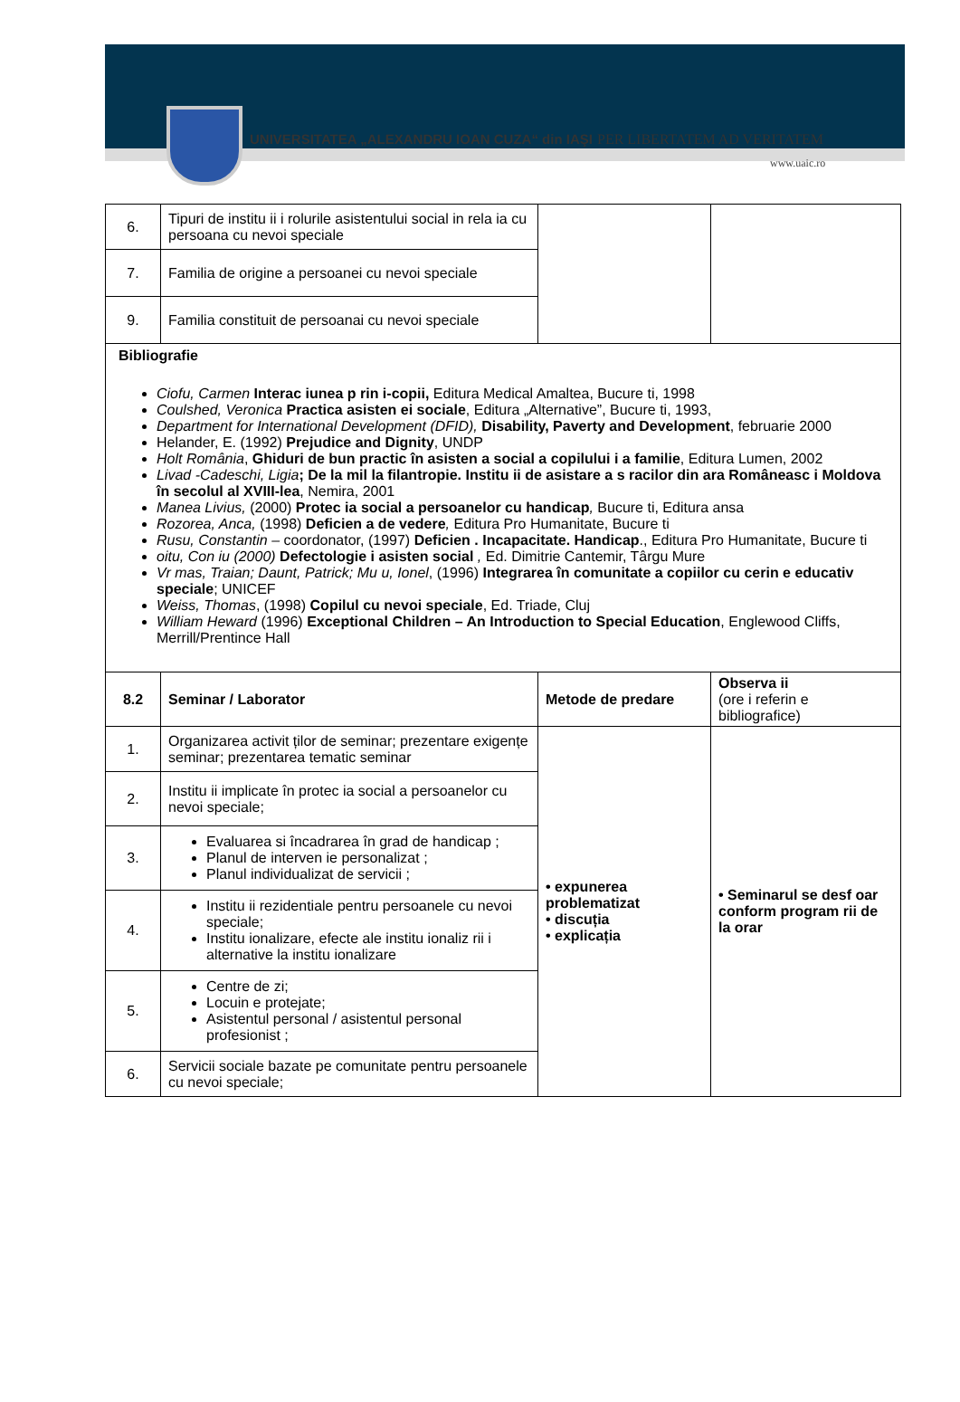UNIVERSITATEA „ALEXANDRU IOAN CUZA“ din IAŞI
PER LIBERTATEM AD VERITATEM
www.uaic.ro
| 6. | Tipuri de institu ii i rolurile asistentului social in rela ia cu persoana cu nevoi speciale | | |
| 7. | Familia de origine a persoanei cu nevoi speciale | | |
| 9. | Familia constituit de persoanai cu nevoi speciale | | |
| Bibliografie Ciofu, Carmen Interac iunea p rin i-copii, Editura Medical Amaltea, Bucure ti, 1998 Coulshed, Veronica Practica asisten ei sociale , Editura „Alternative”, Bucure ti, 1993, Department for International Development (DFID), Disability, Paverty and Development , februarie 2000 Helander, E. (1992) Prejudice and Dignity , UNDP Holt România , Ghiduri de bun practic în asisten a social a copilului i a familie , Editura Lumen, 2002 Livad -Cadeschi, Ligia ; De la mil la filantropie. Institu ii de asistare a s racilor din ara Româneasc i Moldova în secolul al XVIII-lea , Nemira, 2001 Manea Livius, (2000) Protec ia social a persoanelor cu handicap , Bucure ti, Editura ansa Rozorea, Anca, (1998) Deficien a de vedere , Editura Pro Humanitate, Bucure ti Rusu, Constantin – coordonator, (1997) Deficien . Incapacitate. Handicap ., Editura Pro Humanitate, Bucure ti oitu, Con iu (2000) Defectologie i asisten social , Ed. Dimitrie Cantemir, Târgu Mure Vr mas, Traian; Daunt, Patrick; Mu u, Ionel , (1996) Integrarea în comunitate a copiilor cu cerin e educativ speciale ; UNICEF Weiss, Thomas , (1998) Copilul cu nevoi speciale , Ed. Triade, Cluj William Heward (1996) Exceptional Children – An Introduction to Special Education , Englewood Cliffs, Merrill/Prentince Hall | | | |
| 8.2 | Seminar / Laborator | Metode de predare | Observa ii (ore i referin e bibliografice) |
| 1. | Organizarea activit ților de seminar; prezentare exigențe seminar; prezentarea tematic seminar | • expunerea problematizat • discuția • explicația | • Seminarul se desf oar conform program rii de la orar |
| 2. | Institu ii implicate în protec ia social a persoanelor cu nevoi speciale; | | |
| 3. | Evaluarea si încadrarea în grad de handicap ; Planul de interven ie personalizat ; Planul individualizat de servicii ; | | |
| 4. | Institu ii rezidentiale pentru persoanele cu nevoi speciale; Institu ionalizare, efecte ale institu ionaliz rii i alternative la institu ionalizare | | |
| 5. | Centre de zi; Locuin e protejate; Asistentul personal / asistentul personal profesionist ; | | |
| 6. | Servicii sociale bazate pe comunitate pentru persoanele cu nevoi speciale; | | |